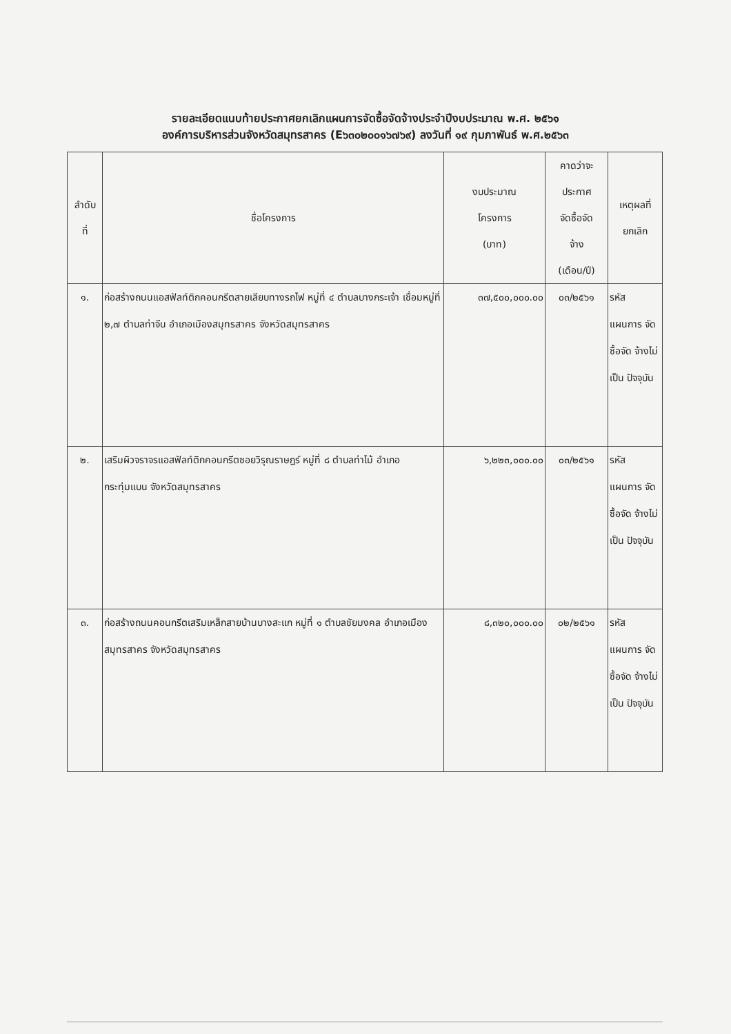รายละเอียดแนบท้ายประกาศยกเลิกแผนการจัดซื้อจัดจ้างประจำปีงบประมาณ พ.ศ. ๒๕๖๑
องค์การบริหารส่วนจังหวัดสมุทรสาคร (E๖๓๐๒๐๐๑๖๗๖๙) ลงวันที่ ๑๙ กุมภาพันธ์ พ.ศ.๒๕๖๓
| ลำดับ ที่ | ชื่อโครงการ | งบประมาณ โครงการ (บาท) | คาดว่าจะ ประกาศ จัดซื้อจัด จ้าง (เดือน/ปี) | เหตุผลที่ ยกเลิก |
| --- | --- | --- | --- | --- |
| ๑. | ก่อสร้างถนนแอสฟัลท์ติกคอนกรีตสายเลียบทางรถไฟ หมู่ที่ ๔ ตำบลบางกระเจ้า เชื่อมหมู่ที่ ๒,๗ ตำบลท่าจีน อำเภอเมืองสมุทรสาคร จังหวัดสมุทรสาคร | ๓๗,๕๐๐,๐๐๐.๐๐ | ๐๓/๒๕๖๑ | รหัส แผนการ จัดซื้อจัด จ้างไม่ เป็น ปัจจุบัน |
| ๒. | เสริมผิวจราจรแอสฟัลท์ติกคอนกรีตซอยวิรุณราษฎร์ หมู่ที่ ๘ ตำบลท่าไม้ อำเภอกระทุ่มแบน จังหวัดสมุทรสาคร | ๖,๒๒๓,๐๐๐.๐๐ | ๐๓/๒๕๖๑ | รหัส แผนการ จัดซื้อจัด จ้างไม่ เป็น ปัจจุบัน |
| ๓. | ก่อสร้างถนนคอนกรีตเสริมเหล็กสายบ้านบางสะแก หมู่ที่ ๑ ตำบลชัยมงคล อำเภอเมืองสมุทรสาคร จังหวัดสมุทรสาคร | ๘,๓๒๐,๐๐๐.๐๐ | ๐๒/๒๕๖๑ | รหัส แผนการ จัดซื้อจัด จ้างไม่ เป็น ปัจจุบัน |